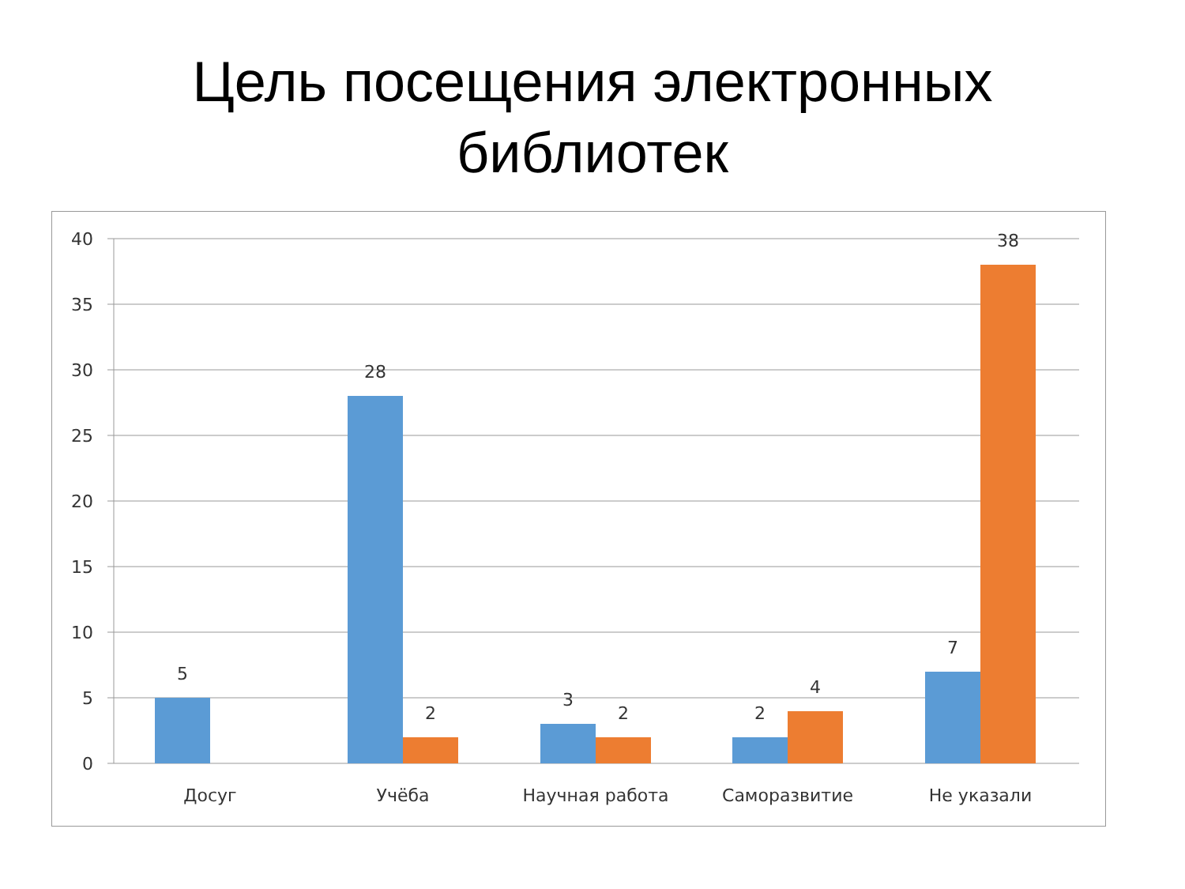Цель посещения электронных
библиотек
40
35
30
25
20
15
10
5
0
5
28
2
3
2
2
4
7
38
Досуг
Учёба
Научная работа
Саморазвитие
Не указали